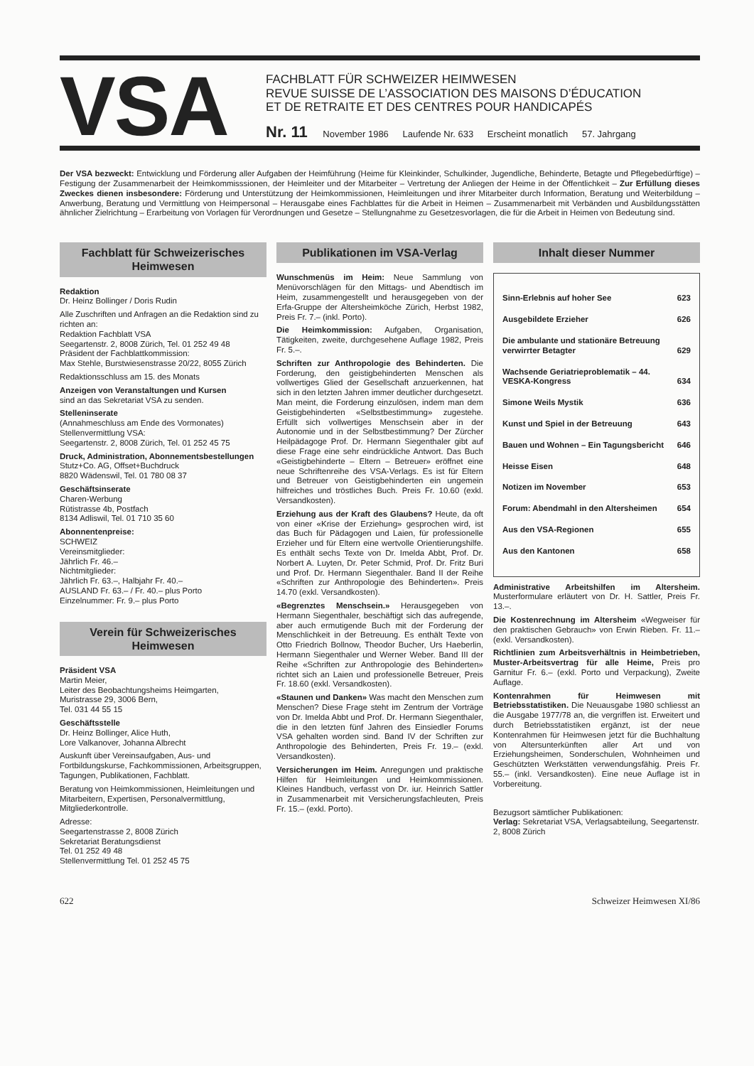VSA
FACHBLATT FÜR SCHWEIZER HEIMWESEN
REVUE SUISSE DE L’ASSOCIATION DES MAISONS D’ÉDUCATION
ET DE RETRAITE ET DES CENTRES POUR HANDICAPÉS
Nr. 11 November 1986 Laufende Nr. 633 Erscheint monatlich 57. Jahrgang
Der VSA bezweckt: Entwicklung und Förderung aller Aufgaben der Heimführung (Heime für Kleinkinder, Schulkinder, Jugendliche, Behinderte, Betagte und Pflegebedürftige) – Festigung der Zusammenarbeit der Heimkommisssionen, der Heimleiter und der Mitarbeiter – Vertretung der Anliegen der Heime in der Öffentlichkeit – Zur Erfüllung dieses Zweckes dienen insbesondere: Förderung und Unterstützung der Heimkommissionen, Heimleitungen und ihrer Mitarbeiter durch Information, Beratung und Weiterbildung – Anwerbung, Beratung und Vermittlung von Heimpersonal – Herausgabe eines Fachblattes für die Arbeit in Heimen – Zusammenarbeit mit Verbänden und Ausbildungsstätten ähnlicher Zielrichtung – Erarbeitung von Vorlagen für Verordnungen und Gesetze – Stellungnahme zu Gesetzesvorlagen, die für die Arbeit in Heimen von Bedeutung sind.
Fachblatt für Schweizerisches Heimwesen
Redaktion
Dr. Heinz Bollinger / Doris Rudin
Alle Zuschriften und Anfragen an die Redaktion sind zu richten an:
Redaktion Fachblatt VSA
Seegartenstr. 2, 8008 Zürich, Tel. 01 252 49 48
Präsident der Fachblattkommission:
Max Stehle, Burstwiesenstrasse 20/22, 8055 Zürich
Redaktionsschluss am 15. des Monats
Anzeigen von Veranstaltungen und Kursen
sind an das Sekretariat VSA zu senden.
Stelleninserate
(Annahmeschluss am Ende des Vormonates)
Stellenvermittlung VSA:
Seegartenstr. 2, 8008 Zürich, Tel. 01 252 45 75
Druck, Administration, Abonnementsbestellungen
Stutz+Co. AG, Offset+Buchdruck
8820 Wädenswil, Tel. 01 780 08 37
Geschäftsinserate
Charen-Werbung
Rütistrasse 4b, Postfach
8134 Adliswil, Tel. 01 710 35 60
Abonnentenpreise:
SCHWEIZ
Vereinsmitglieder:
Jährlich Fr. 46.–
Nichtmitglieder:
Jährlich Fr. 63.–, Halbjahr Fr. 40.–
AUSLAND Fr. 63.– / Fr. 40.– plus Porto
Einzelnummer: Fr. 9.– plus Porto
Verein für Schweizerisches Heimwesen
Präsident VSA
Martin Meier,
Leiter des Beobachtungsheims Heimgarten,
Muristrasse 29, 3006 Bern,
Tel. 031 44 55 15
Geschäftsstelle
Dr. Heinz Bollinger, Alice Huth,
Lore Valkanover, Johanna Albrecht
Auskunft über Vereinsaufgaben, Aus- und Fortbildungskurse, Fachkommissionen, Arbeitsgruppen, Tagungen, Publikationen, Fachblatt.
Beratung von Heimkommissionen, Heimleitungen und Mitarbeitern, Expertisen, Personalvermittlung, Mitgliederkontrolle.
Adresse:
Seegartenstrasse 2, 8008 Zürich
Sekretariat Beratungsdienst
Tel. 01 252 49 48
Stellenvermittlung Tel. 01 252 45 75
Publikationen im VSA-Verlag
Wunschmenüs im Heim: Neue Sammlung von Menüvorschlägen für den Mittags- und Abendtisch im Heim, zusammengestellt und herausgegeben von der Erfa-Gruppe der Altersheimköche Zürich, Herbst 1982, Preis Fr. 7.– (inkl. Porto).
Die Heimkommission: Aufgaben, Organisation, Tätigkeiten, zweite, durchgesehene Auflage 1982, Preis Fr. 5.–.
Schriften zur Anthropologie des Behinderten. Die Forderung, den geistigbehinderten Menschen als vollwertiges Glied der Gesellschaft anzuerkennen, hat sich in den letzten Jahren immer deutlicher durchgesetzt. Man meint, die Forderung einzulösen, indem man dem Geistigbehinderten «Selbstbestimmung» zugestehe. Erfüllt sich vollwertiges Menschsein aber in der Autonomie und in der Selbstbestimmung? Der Zürcher Heilpädagoge Prof. Dr. Hermann Siegenthaler gibt auf diese Frage eine sehr eindrückliche Antwort. Das Buch «Geistigbehinderte – Eltern – Betreuer» eröffnet eine neue Schriftenreihe des VSA-Verlags. Es ist für Eltern und Betreuer von Geistigbehinderten ein ungemein hilfreiches und tröstliches Buch. Preis Fr. 10.60 (exkl. Versandkosten).
Erziehung aus der Kraft des Glaubens? Heute, da oft von einer «Krise der Erziehung» gesprochen wird, ist das Buch für Pädagogen und Laien, für professionelle Erzieher und für Eltern eine wertvolle Orientierungshilfe. Es enthält sechs Texte von Dr. Imelda Abbt, Prof. Dr. Norbert A. Luyten, Dr. Peter Schmid, Prof. Dr. Fritz Buri und Prof. Dr. Hermann Siegenthaler. Band II der Reihe «Schriften zur Anthropologie des Behinderten». Preis 14.70 (exkl. Versandkosten).
«Begrenztes Menschsein.» Herausgegeben von Hermann Siegenthaler, beschäftigt sich das aufregende, aber auch ermutigende Buch mit der Forderung der Menschlichkeit in der Betreuung. Es enthält Texte von Otto Friedrich Bollnow, Theodor Bucher, Urs Haeberlin, Hermann Siegenthaler und Werner Weber. Band III der Reihe «Schriften zur Anthropologie des Behinderten» richtet sich an Laien und professionelle Betreuer, Preis Fr. 18.60 (exkl. Versandkosten).
«Staunen und Danken» Was macht den Menschen zum Menschen? Diese Frage steht im Zentrum der Vorträge von Dr. Imelda Abbt und Prof. Dr. Hermann Siegenthaler, die in den letzten fünf Jahren des Einsiedler Forums VSA gehalten worden sind. Band IV der Schriften zur Anthropologie des Behinderten, Preis Fr. 19.– (exkl. Versandkosten).
Versicherungen im Heim. Anregungen und praktische Hilfen für Heimleitungen und Heimkommissionen. Kleines Handbuch, verfasst von Dr. iur. Heinrich Sattler in Zusammenarbeit mit Versicherungsfachleuten, Preis Fr. 15.– (exkl. Porto).
Inhalt dieser Nummer
| Sinn-Erlebnis auf hoher See | 623 |
| Ausgebildete Erzieher | 626 |
| Die ambulante und stationäre Betreuung verwirrter Betagter | 629 |
| Wachsende Geriatrieproblematik – 44. VESKA-Kongress | 634 |
| Simone Weils Mystik | 636 |
| Kunst und Spiel in der Betreuung | 643 |
| Bauen und Wohnen – Ein Tagungsbericht | 646 |
| Heisse Eisen | 648 |
| Notizen im November | 653 |
| Forum: Abendmahl in den Altersheimen | 654 |
| Aus den VSA-Regionen | 655 |
| Aus den Kantonen | 658 |
Administrative Arbeitshilfen im Altersheim. Musterformulare erläutert von Dr. H. Sattler, Preis Fr. 13.–.
Die Kostenrechnung im Altersheim «Wegweiser für den praktischen Gebrauch» von Erwin Rieben. Fr. 11.– (exkl. Versandkosten).
Richtlinien zum Arbeitsverhältnis in Heimbetrieben, Muster-Arbeitsvertrag für alle Heime, Preis pro Garnitur Fr. 6.– (exkl. Porto und Verpackung), Zweite Auflage.
Kontenrahmen für Heimwesen mit Betriebsstatistiken. Die Neuausgabe 1980 schliesst an die Ausgabe 1977/78 an, die vergriffen ist. Erweitert und durch Betriebsstatistiken ergänzt, ist der neue Kontenrahmen für Heimwesen jetzt für die Buchhaltung von Altersunterkünften aller Art und von Erziehungsheimen, Sonderschulen, Wohnheimen und Geschützten Werkstätten verwendungsfähig. Preis Fr. 55.– (inkl. Versandkosten). Eine neue Auflage ist in Vorbereitung.
Bezugsort sämtlicher Publikationen:
Verlag: Sekretariat VSA, Verlagsabteilung, Seegartenstr. 2, 8008 Zürich
622 Schweizer Heimwesen XI/86